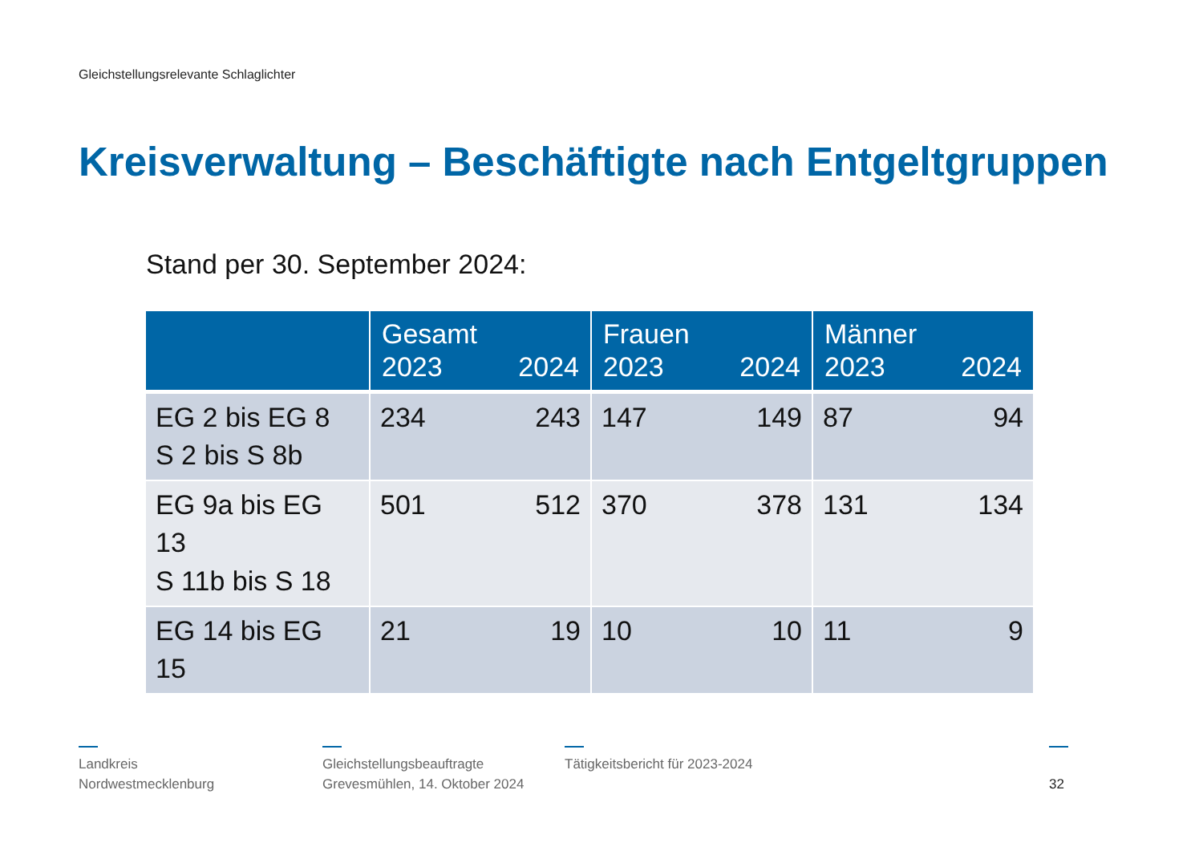Gleichstellungsrelevante Schlaglichter
Kreisverwaltung – Beschäftigte nach Entgeltgruppen
Stand per 30. September 2024:
| | Gesamt 2023 2024 | Frauen 2023 2024 | Männer 2023 2024 |
| --- | --- | --- | --- |
| EG 2 bis EG 8 S 2 bis S 8b | 234 243 | 147 149 | 87 94 |
| EG 9a bis EG 13 S 11b bis S 18 | 501 512 | 370 378 | 131 134 |
| EG 14 bis EG 15 | 21 19 | 10 10 | 11 9 |
Landkreis
Nordwestmecklenburg
Gleichstellungsbeauftragte
Grevesmühlen, 14. Oktober 2024
Tätigkeitsbericht für 2023-2024
32